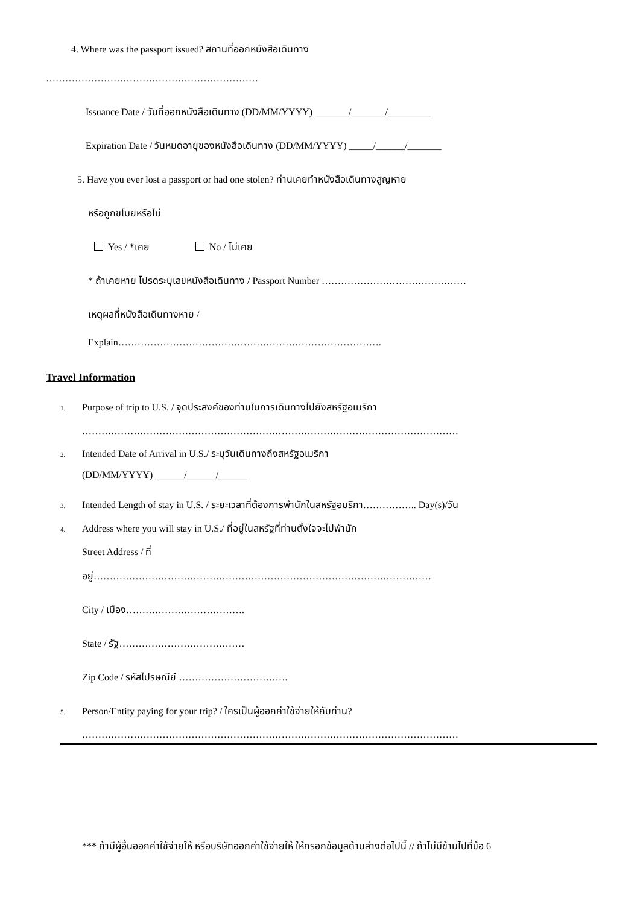4. Where was the passport issued? สถานที่ออกหนังสือเดินทาง
…………………………………………………………
Issuance Date / วันที่ออกหนังสือเดินทาง (DD/MM/YYYY) _______/_______/_________
Expiration Date / วันหมดอายุของหนังสือเดินทาง (DD/MM/YYYY) _____/______/_______
5. Have you ever lost a passport or had one stolen? ท่านเคยทำหนังสือเดินทางสูญหาย
หรือถูกขโมยหรือไม่
Yes / *เคย No / ไม่เคย
* ถ้าเคยหาย โปรดระบุเลขหนังสือเดินทาง / Passport Number ………………………………………
เหตุผลที่หนังสือเดินทางหาย /
Explain……………………………………………………………………….
Travel Information
1. Purpose of trip to U.S. / จุดประสงค์ของท่านในการเดินทางไปยังสหรัฐอเมริกา
………………………………………………………………………………………………………
2. Intended Date of Arrival in U.S./ ระบุวันเดินทางถึงสหรัฐอเมริกา
(DD/MM/YYYY) ______/______/______
3. Intended Length of stay in U.S. / ระยะเวลาที่ต้องการพำนักในสหรัฐอมริกา…………….. Day(s)/วัน
4. Address where you will stay in U.S./ ที่อยู่ในสหรัฐที่ท่านตั้งใจจะไปพำนัก
Street Address / ที่
อยู่……………………………………………………………………………………………
City / เมือง……………………………….
State / รัฐ…………………………………
Zip Code / รหัสไปรษณีย์ …………………………….
5. Person/Entity paying for your trip? / ใครเป็นผู้ออกค่าใช้จ่ายให้กับท่าน?
………………………………………………………………………………………………………
*** ถ้ามีผู้อื่นออกค่าใช้จ่ายให้ หรือบริษัทออกค่าใช้จ่ายให้ ให้กรอกข้อมูลด้านล่างต่อไปนี้ // ถ้าไม่มีข้ามไปที่ข้อ 6